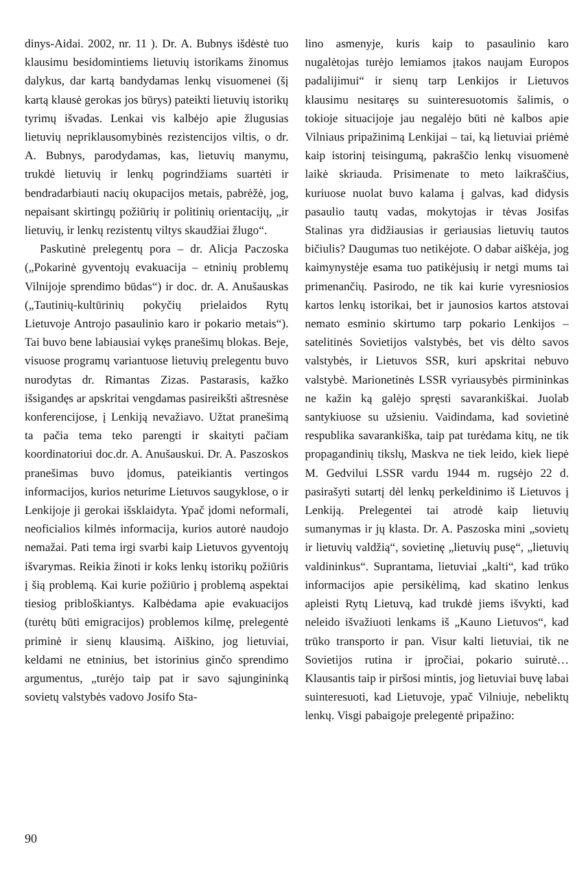dinys-Aidai. 2002, nr. 11 ). Dr. A. Bubnys išdėstė tuo klausimu besidomintiems lietuvių istorikams žinomus dalykus, dar kartą bandydamas lenkų visuomenei (šį kartą klausė gerokas jos būrys) pateikti lietuvių istorikų tyrimų išvadas. Lenkai vis kalbėjo apie žlugusias lietuvių nepriklausomybinės rezistencijos viltis, o dr. A. Bubnys, parodydamas, kas, lietuvių manymu, trukdė lietuvių ir lenkų pogrindžiams suartėti ir bendradarbiauti nacių okupacijos metais, pabrėžė, jog, nepaisant skirtingų požiūrių ir politinių orientacijų, „ir lietuvių, ir lenkų rezistentų viltys skaudžiai žlugo“.
Paskutinė prelegentų pora – dr. Alicja Paczoska („Pokarinė gyventojų evakuacija – etninių problemų Vilnijoje sprendimo būdas“) ir doc. dr. A. Anušauskas („Tautinių-kultūrinių pokyčių prielaidos Rytų Lietuvoje Antrojo pasaulinio karo ir pokario metais“). Tai buvo bene labiausiai vykęs pranešimų blokas. Beje, visuose programų variantuose lietuvių prelegentu buvo nurodytas dr. Rimantas Zizas. Pastarasis, kažko išsigandęs ar apskritai vengdamas pasireikšti aštresnėse konferencijose, į Lenkiją nevažiavo. Užtat pranešimą ta pačia tema teko parengti ir skaityti pačiam koordinatoriui doc.dr. A. Anušauskui. Dr. A. Paszoskos pranešimas buvo įdomus, pateikiantis vertingos informacijos, kurios neturime Lietuvos saugyklose, o ir Lenkijoje ji gerokai išsklaidyta. Ypač įdomi neformali, neoficialios kilmės informacija, kurios autorė naudojo nemažai. Pati tema irgi svarbi kaip Lietuvos gyventojų išvarymas. Reikia žinoti ir koks lenkų istorikų požiūris į šią problemą. Kai kurie požiūrio į problemą aspektai tiesiog pribloškiantys. Kalbėdama apie evakuacijos (turėtų būti emigracijos) problemos kilmę, prelegentė priminė ir sienų klausimą. Aiškino, jog lietuviai, keldami ne etninius, bet istorinius ginčo sprendimo argumentus, „turėjo taip pat ir savo sąjungininką sovietų valstybės vadovo Josifo Sta-
lino asmenyje, kuris kaip to pasaulinio karo nugalėtojas turėjo lemiamos įtakos naujam Europos padalijimui“ ir sienų tarp Lenkijos ir Lietuvos klausimu nesitaręs su suinteresuotomis šalimis, o tokioje situacijoje jau negalėjo būti nė kalbos apie Vilniaus pripažinimą Lenkijai – tai, ką lietuviai priėmė kaip istorinį teisingumą, pakraščio lenkų visuomenė laikė skriauda. Prisimenate to meto laikraščius, kuriuose nuolat buvo kalama į galvas, kad didysis pasaulio tautų vadas, mokytojas ir tėvas Josifas Stalinas yra didžiausias ir geriausias lietuvių tautos bičiulis? Daugumas tuo netikėjote. O dabar aiškėja, jog kaimynystėje esama tuo patikėjusių ir netgi mums tai primenančių. Pasirodo, ne tik kai kurie vyresniosios kartos lenkų istorikai, bet ir jaunosios kartos atstovai nemato esminio skirtumo tarp pokario Lenkijos – satelitinės Sovietijos valstybės, bet vis dėlto savos valstybės, ir Lietuvos SSR, kuri apskritai nebuvo valstybė. Marionetinės LSSR vyriausybės pirmininkas ne kažin ką galėjo spręsti savarankiškai. Juolab santykiuose su užsieniu. Vaidindama, kad sovietinė respublika savarankiška, taip pat turėdama kitų, ne tik propagandinių tikslų, Maskva ne tiek leido, kiek liepė M. Gedvilui LSSR vardu 1944 m. rugsėjo 22 d. pasirašyti sutartį dėl lenkų perkeldinimo iš Lietuvos į Lenkiją. Prelegentei tai atrodė kaip lietuvių sumanymas ir jų klasta. Dr. A. Paszoska mini „sovietų ir lietuvių valdžią“, sovietinę „lietuvių pusę“, „lietuvių valdininkus“. Suprantama, lietuviai „kalti“, kad trūko informacijos apie persikėlimą, kad skatino lenkus apleisti Rytų Lietuvą, kad trukdė jiems išvykti, kad neleido išvažiuoti lenkams iš „Kauno Lietuvos“, kad trūko transporto ir pan. Visur kalti lietuviai, tik ne Sovietijos rutina ir įpročiai, pokario suirutė… Klausantis taip ir piršosi mintis, jog lietuviai buvę labai suinteresuoti, kad Lietuvoje, ypač Vilniuje, nebeliktų lenkų. Visgi pabaigoje prelegentė pripažino:
90